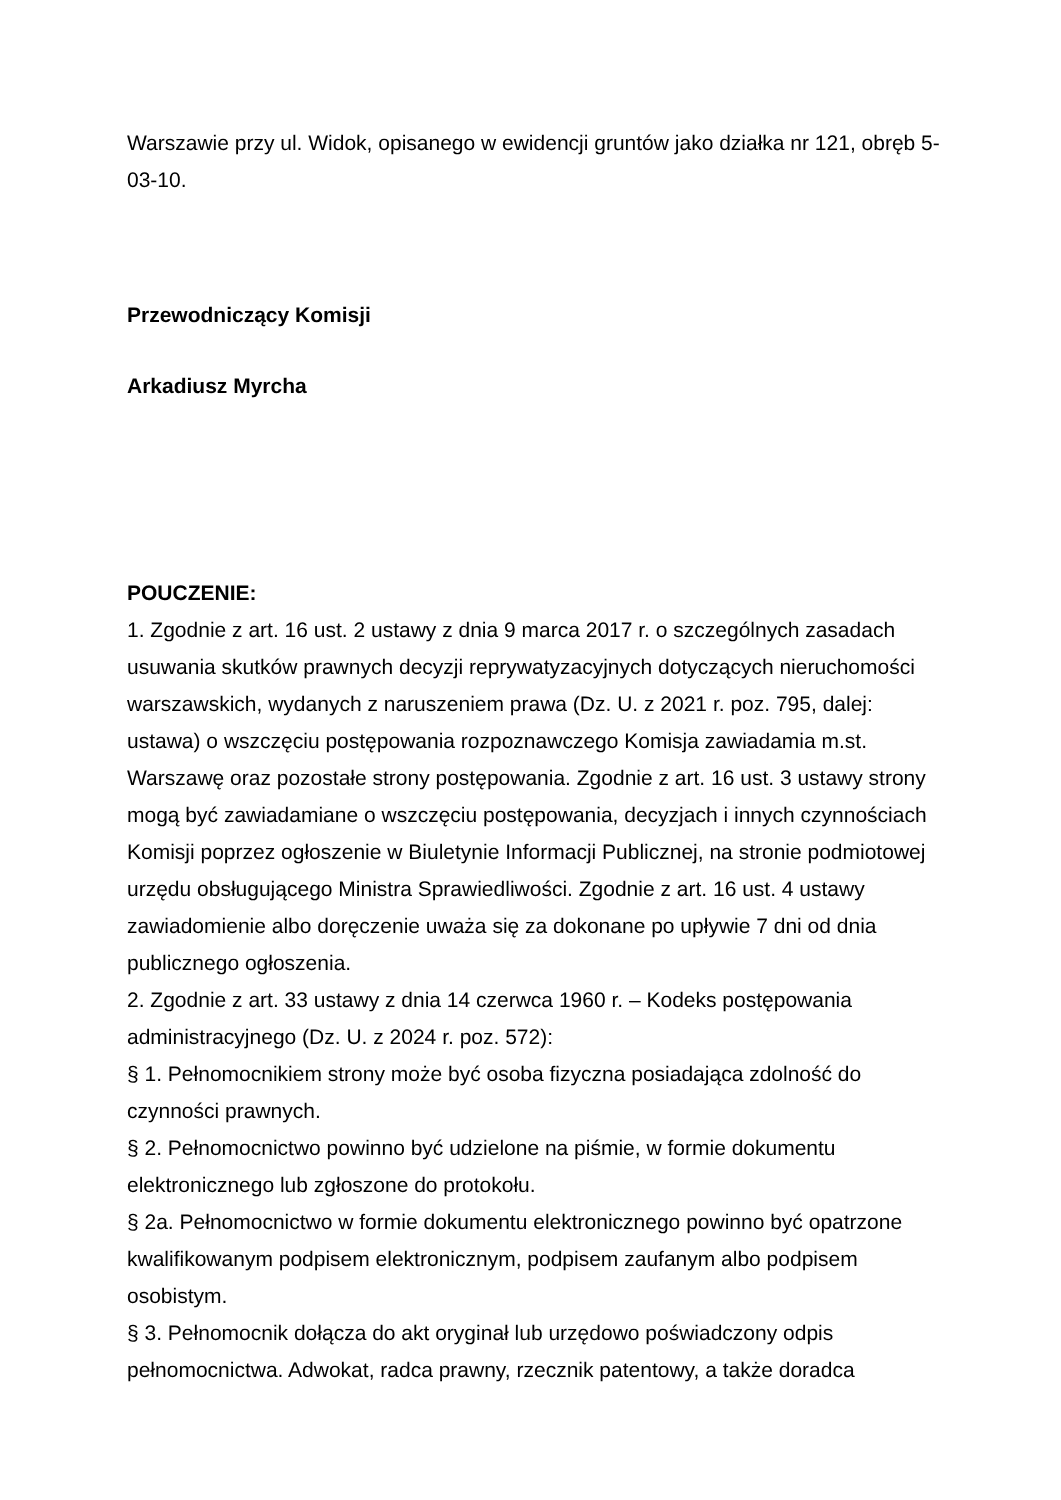Warszawie przy ul. Widok, opisanego w ewidencji gruntów jako działka nr 121, obręb 5-03-10.
Przewodniczący Komisji
Arkadiusz Myrcha
POUCZENIE:
1. Zgodnie z art. 16 ust. 2 ustawy z dnia 9 marca 2017 r. o szczególnych zasadach usuwania skutków prawnych decyzji reprywatyzacyjnych dotyczących nieruchomości warszawskich, wydanych z naruszeniem prawa (Dz. U. z 2021 r. poz. 795, dalej: ustawa) o wszczęciu postępowania rozpoznawczego Komisja zawiadamia m.st. Warszawę oraz pozostałe strony postępowania. Zgodnie z art. 16 ust. 3 ustawy strony mogą być zawiadamiane o wszczęciu postępowania, decyzjach i innych czynnościach Komisji poprzez ogłoszenie w Biuletynie Informacji Publicznej, na stronie podmiotowej urzędu obsługującego Ministra Sprawiedliwości. Zgodnie z art. 16 ust. 4 ustawy zawiadomienie albo doręczenie uważa się za dokonane po upływie 7 dni od dnia publicznego ogłoszenia.
2. Zgodnie z art. 33 ustawy z dnia 14 czerwca 1960 r. – Kodeks postępowania administracyjnego (Dz. U. z 2024 r. poz. 572):
§ 1. Pełnomocnikiem strony może być osoba fizyczna posiadająca zdolność do czynności prawnych.
§ 2. Pełnomocnictwo powinno być udzielone na piśmie, w formie dokumentu elektronicznego lub zgłoszone do protokołu.
§ 2a. Pełnomocnictwo w formie dokumentu elektronicznego powinno być opatrzone kwalifikowanym podpisem elektronicznym, podpisem zaufanym albo podpisem osobistym.
§ 3. Pełnomocnik dołącza do akt oryginał lub urzędowo poświadczony odpis pełnomocnictwa. Adwokat, radca prawny, rzecznik patentowy, a także doradca